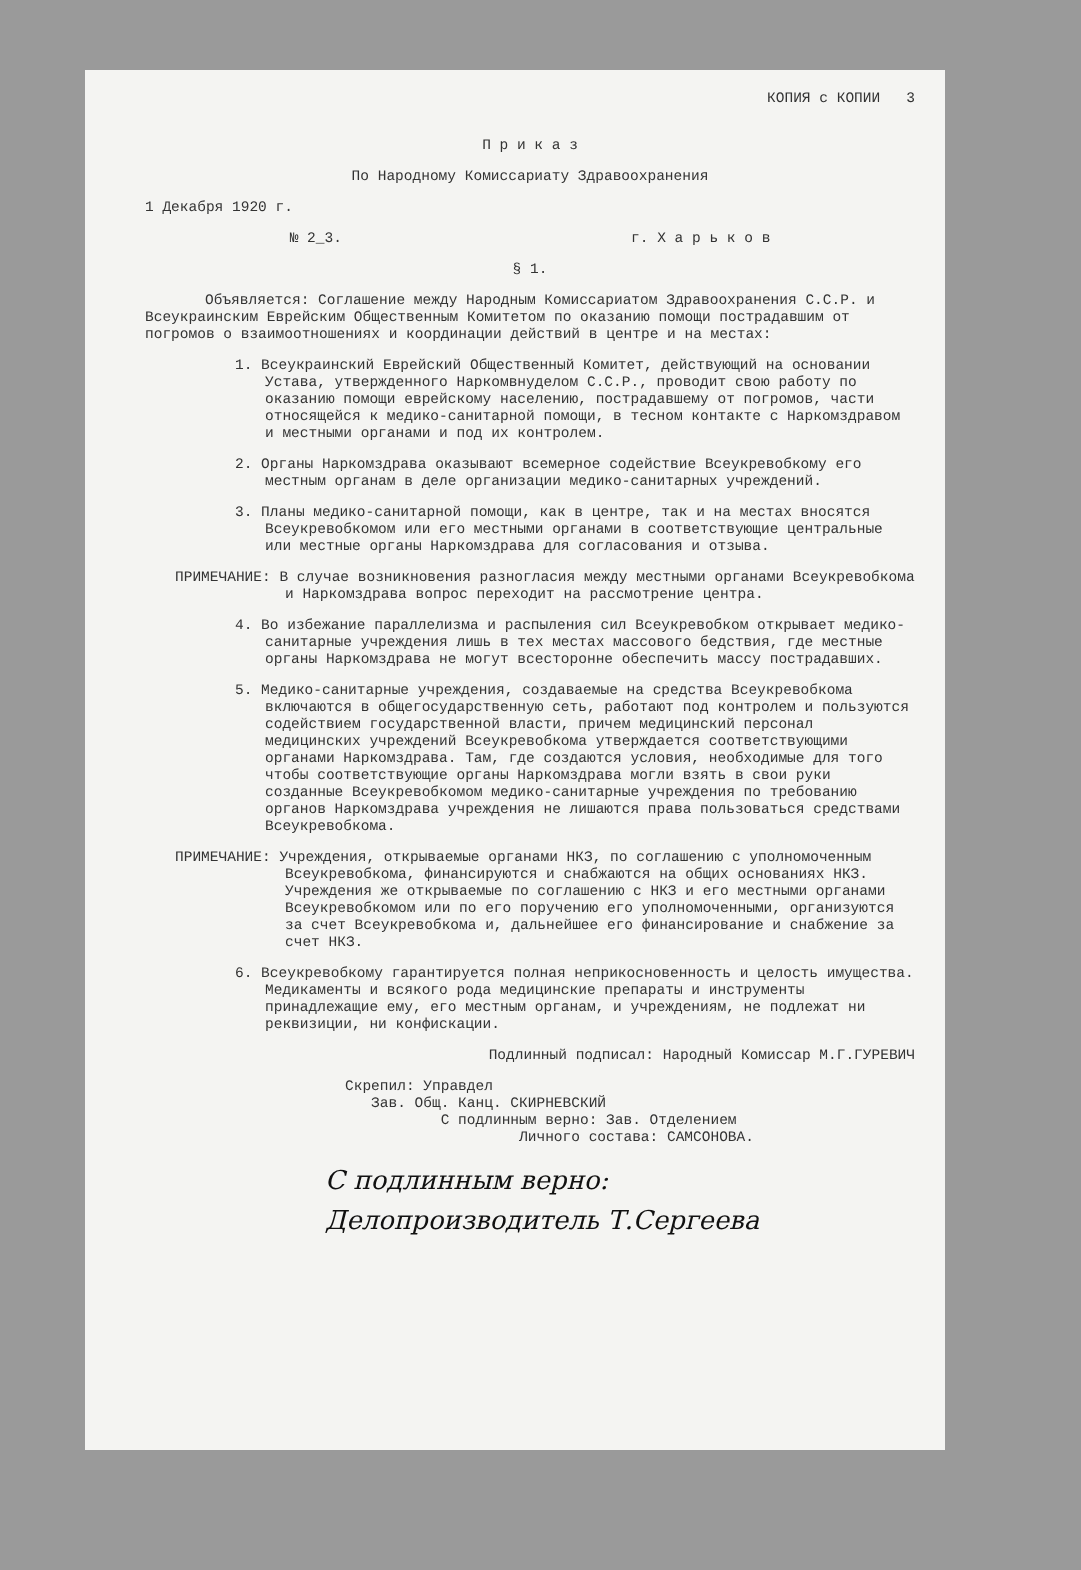КОПИЯ с КОПИИ 3
П р и к а з
По Народному Комиссариату Здравоохранения
1 Декабря 1920 г.
№ 2_3. г. Х а р ь к о в
§ 1.
Объявляется: Соглашение между Народным Комиссариатом Здравоохранения С.С.Р. и Всеукраинским Еврейским Общественным Комитетом по оказанию помощи пострадавшим от погромов о взаимоотношениях и координации действий в центре и на местах:
1. Всеукраинский Еврейский Общественный Комитет, действующий на основании Устава, утвержденного Наркомвнуделом С.С.Р., проводит свою работу по оказанию помощи еврейскому населению, пострадавшему от погромов, части относящейся к медико-санитарной помощи, в тесном контакте с Наркомздравом и местными органами и под их контролем.
2. Органы Наркомздрава оказывают всемерное содействие Всеукревобкому его местным органам в деле организации медико-санитарных учреждений.
3. Планы медико-санитарной помощи, как в центре, так и на местах вносятся Всеукревобкомом или его местными органами в соответствующие центральные или местные органы Наркомздрава для согласования и отзыва.
ПРИМЕЧАНИЕ: В случае возникновения разногласия между местными органами Всеукревобкома и Наркомздрава вопрос переходит на рассмотрение центра.
4. Во избежание параллелизма и распыления сил Всеукревобком открывает медико-санитарные учреждения лишь в тех местах массового бедствия, где местные органы Наркомздрава не могут всесторонне обеспечить массу пострадавших.
5. Медико-санитарные учреждения, создаваемые на средства Всеукревобкома включаются в общегосударственную сеть, работают под контролем и пользуются содействием государственной власти, причем медицинский персонал медицинских учреждений Всеукревобкома утверждается соответствующими органами Наркомздрава. Там, где создаются условия, необходимые для того чтобы соответствующие органы Наркомздрава могли взять в свои руки созданные Всеукревобкомом медико-санитарные учреждения по требованию органов Наркомздрава учреждения не лишаются права пользоваться средствами Всеукревобкома.
ПРИМЕЧАНИЕ: Учреждения, открываемые органами НКЗ, по соглашению с уполномоченным Всеукревобкома, финансируются и снабжаются на общих основаниях НКЗ. Учреждения же открываемые по соглашению с НКЗ и его местными органами Всеукревобкомом или по его поручению его уполномоченными, организуются за счет Всеукревобкома и, дальнейшее его финансирование и снабжение за счет НКЗ.
6. Всеукревобкому гарантируется полная неприкосновенность и целость имущества. Медикаменты и всякого рода медицинские препараты и инструменты принадлежащие ему, его местным органам, и учреждениям, не подлежат ни реквизиции, ни конфискации.
Подлинный подписал: Народный Комиссар М.Г.ГУРЕВИЧ
Скрепил: Управдел
Зав. Общ. Канц. СКИРНЕВСКИЙ
С подлинным верно: Зав. Отделением
Личного состава: САМСОНОВА.
С подлинным верно:
Делопроизводитель Т.Сергеева